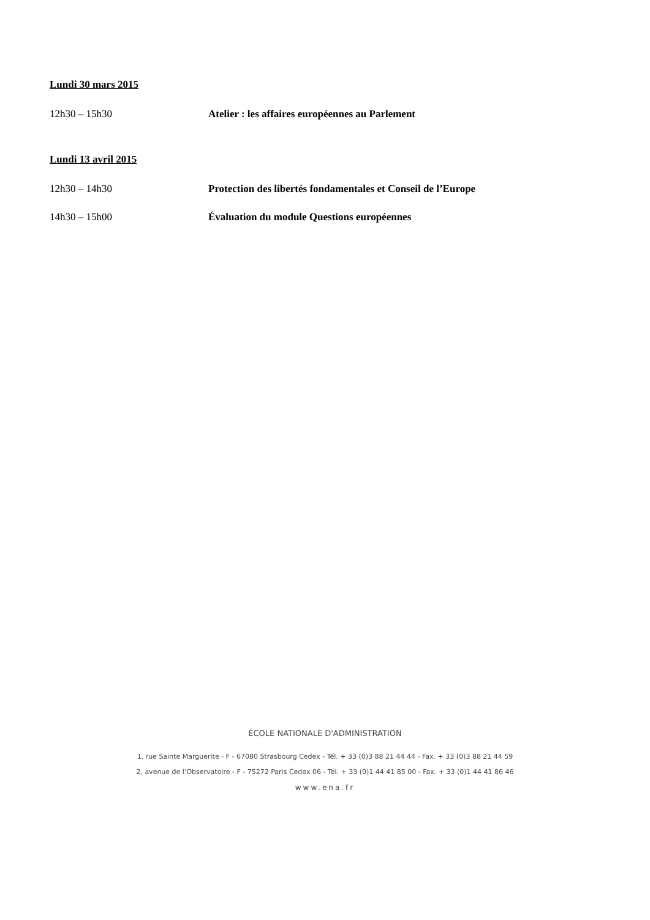Lundi 30 mars 2015
12h30 – 15h30 Atelier : les affaires européennes au Parlement
Lundi 13 avril 2015
12h30 – 14h30 Protection des libertés fondamentales et Conseil de l’Europe
14h30 – 15h00 Évaluation du module Questions européennes
ÉCOLE NATIONALE D'ADMINISTRATION
1, rue Sainte Marguerite - F - 67080 Strasbourg Cedex - Tél. + 33 (0)3 88 21 44 44 - Fax. + 33 (0)3 88 21 44 59
2, avenue de l’Observatoire - F - 75272 Paris Cedex 06 - Tél. + 33 (0)1 44 41 85 00 - Fax. + 33 (0)1 44 41 86 46
www.ena.fr